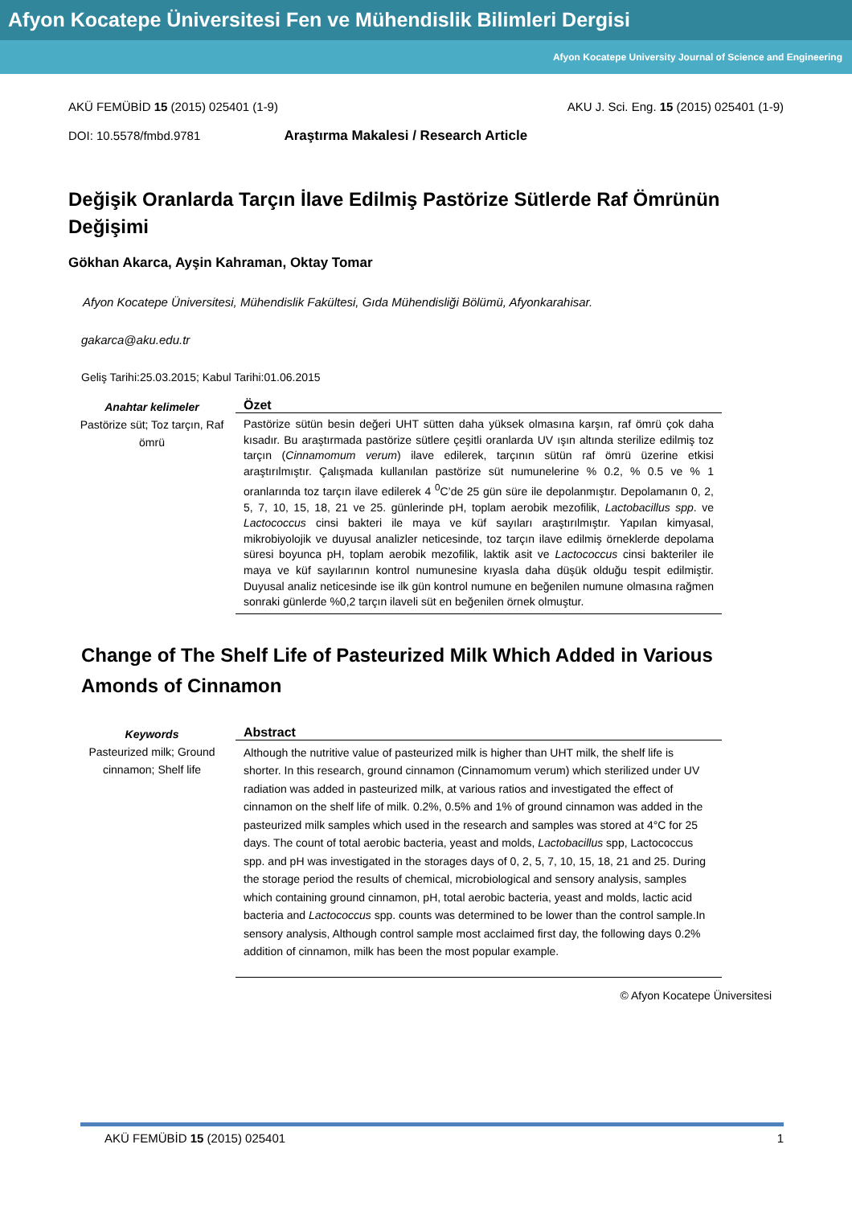Afyon Kocatepe Üniversitesi Fen ve Mühendislik Bilimleri Dergisi
Afyon Kocatepe University Journal of Science and Engineering
AKÜ FEMÜBİD 15 (2015) 025401 (1-9) AKU J. Sci. Eng. 15 (2015) 025401 (1-9)
DOI: 10.5578/fmbd.9781 Araştırma Makalesi / Research Article
Değişik Oranlarda Tarçın İlave Edilmiş Pastörize Sütlerde Raf Ömrünün Değişimi
Gökhan Akarca, Ayşin Kahraman, Oktay Tomar
Afyon Kocatepe Üniversitesi, Mühendislik Fakültesi, Gıda Mühendisliği Bölümü, Afyonkarahisar.
gakarca@aku.edu.tr
Geliş Tarihi:25.03.2015; Kabul Tarihi:01.06.2015
Anahtar kelimeler
Pastörize süt; Toz tarçın, Raf ömrü
Özet
Pastörize sütün besin değeri UHT sütten daha yüksek olmasına karşın, raf ömrü çok daha kısadır. Bu araştırmada pastörize sütlere çeşitli oranlarda UV ışın altında sterilize edilmiş toz tarçın (Cinnamomum verum) ilave edilerek, tarçının sütün raf ömrü üzerine etkisi araştırılmıştır. Çalışmada kullanılan pastörize süt numunelerine % 0.2, % 0.5 ve % 1 oranlarında toz tarçın ilave edilerek 4 <sup>0</sup>C’de 25 gün süre ile depolanmıştır. Depolamanın 0, 2, 5, 7, 10, 15, 18, 21 ve 25. günlerinde pH, toplam aerobik mezofilik, Lactobacillus spp. ve Lactococcus cinsi bakteri ile maya ve küf sayıları araştırılmıştır. Yapılan kimyasal, mikrobiyolojik ve duyusal analizler neticesinde, toz tarçın ilave edilmiş örneklerde depolama süresi boyunca pH, toplam aerobik mezofilik, laktik asit ve Lactococcus cinsi bakteriler ile maya ve küf sayılarının kontrol numunesine kıyasla daha düşük olduğu tespit edilmiştir. Duyusal analiz neticesinde ise ilk gün kontrol numune en beğenilen numune olmasına rağmen sonraki günlerde %0,2 tarçın ilaveli süt en beğenilen örnek olmuştur.
Change of The Shelf Life of Pasteurized Milk Which Added in Various Amonds of Cinnamon
Keywords
Pasteurized milk; Ground cinnamon; Shelf life
Abstract
Although the nutritive value of pasteurized milk is higher than UHT milk, the shelf life is shorter. In this research, ground cinnamon (Cinnamomum verum) which sterilized under UV radiation was added in pasteurized milk, at various ratios and investigated the effect of cinnamon on the shelf life of milk. 0.2%, 0.5% and 1% of ground cinnamon was added in the pasteurized milk samples which used in the research and samples was stored at 4°C for 25 days. The count of total aerobic bacteria, yeast and molds, Lactobacillus spp, Lactococcus spp. and pH was investigated in the storages days of 0, 2, 5, 7, 10, 15, 18, 21 and 25. During the storage period the results of chemical, microbiological and sensory analysis, samples which containing ground cinnamon, pH, total aerobic bacteria, yeast and molds, lactic acid bacteria and Lactococcus spp. counts was determined to be lower than the control sample.In sensory analysis, Although control sample most acclaimed first day, the following days 0.2% addition of cinnamon, milk has been the most popular example.
© Afyon Kocatepe Üniversitesi
AKÜ FEMÜBİD 15 (2015) 025401 1